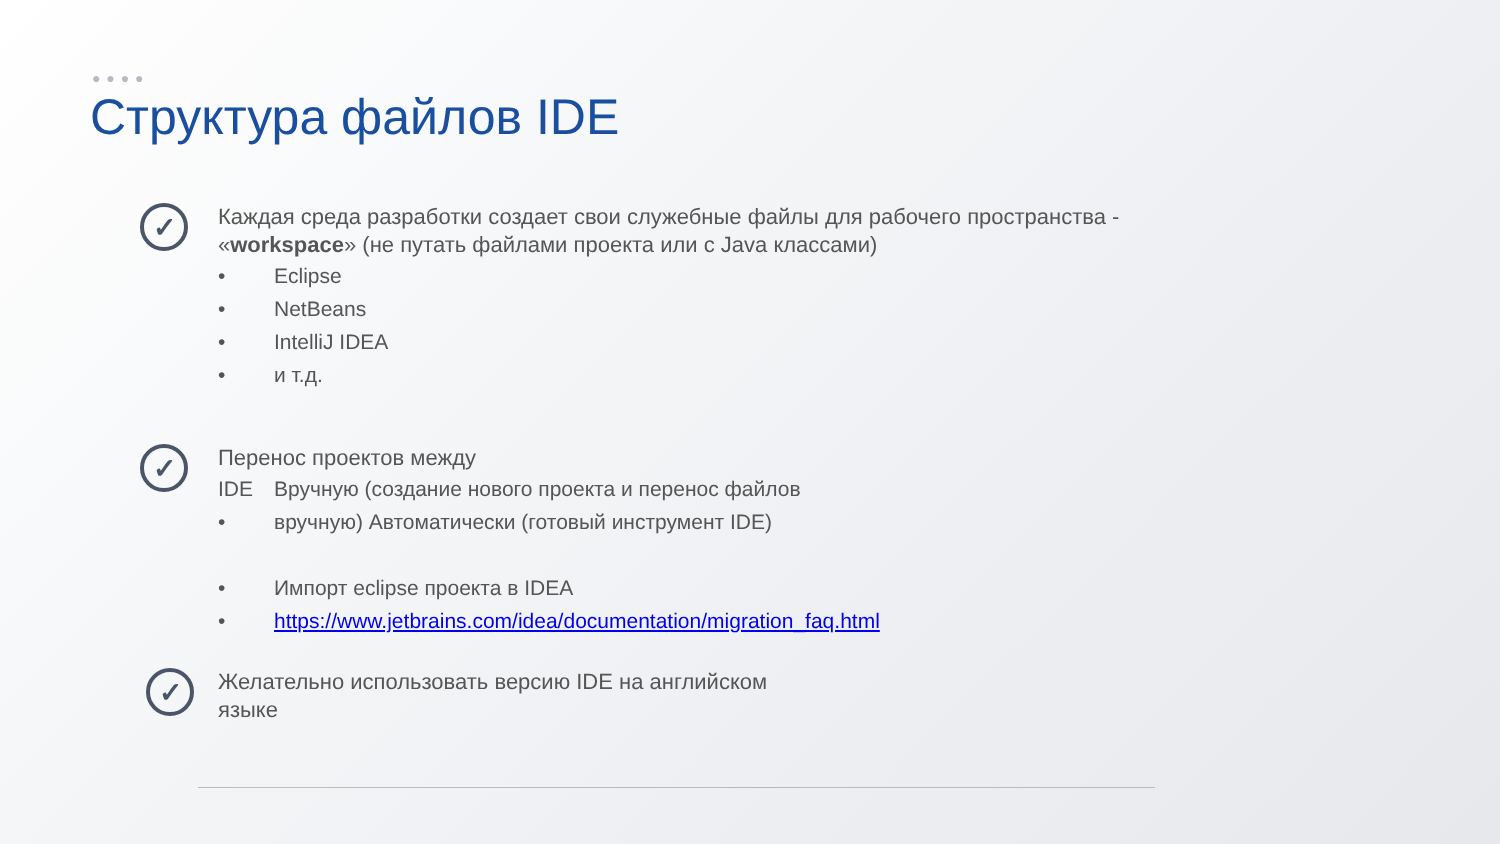● ● ● ●
Структура файлов IDE
✓
Каждая среда разработки создает свои служебные файлы для рабочего пространства -
«workspace» (не путать файлами проекта или с Java классами)
• Eclipse
• NetBeans
• IntelliJ IDEA
• и т.д.
✓
Перенос проектов между
IDE Вручную (создание нового проекта и перенос файлов
• вручную) Автоматически (готовый инструмент IDE)
• Импорт eclipse проекта в IDEA
• https://www.jetbrains.com/idea/documentation/migration_faq.html
✓
Желательно использовать версию IDE на английском
языке